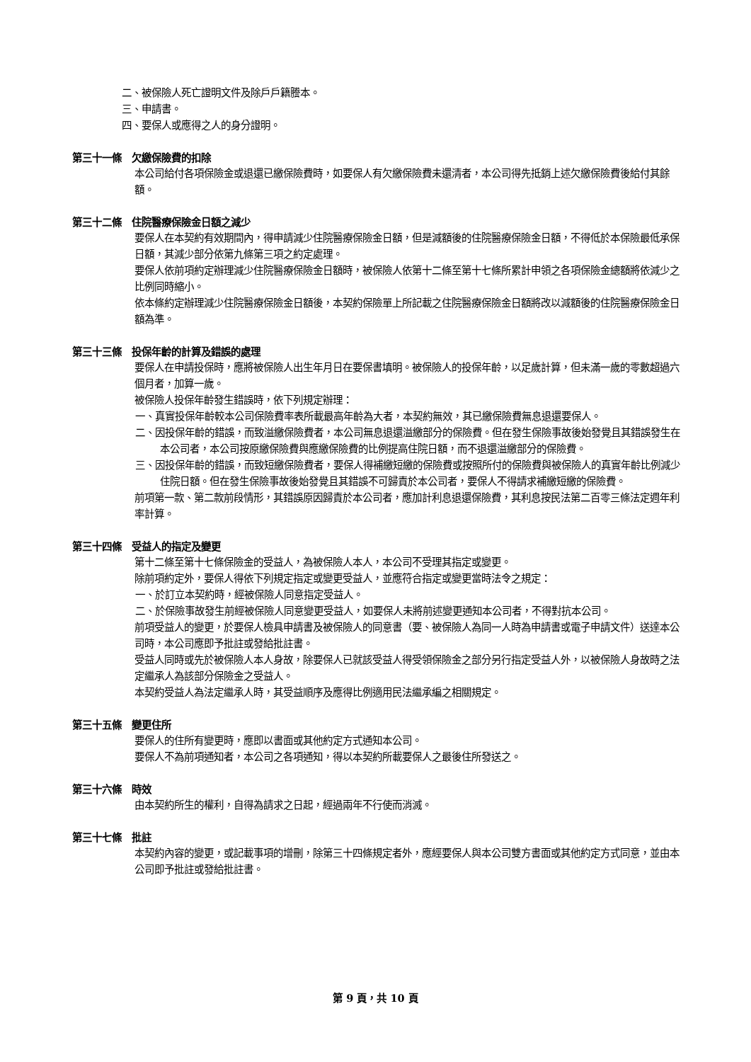二、被保險人死亡證明文件及除戶戶籍謄本。
三、申請書。
四、要保人或應得之人的身分證明。
第三十一條　欠繳保險費的扣除
本公司給付各項保險金或退還已繳保險費時，如要保人有欠繳保險費未還清者，本公司得先抵銷上述欠繳保險費後給付其餘額。
第三十二條　住院醫療保險金日額之減少
要保人在本契約有效期間內，得申請減少住院醫療保險金日額，但是減額後的住院醫療保險金日額，不得低於本保險最低承保日額，其減少部分依第九條第三項之約定處理。
要保人依前項約定辦理減少住院醫療保險金日額時，被保險人依第十二條至第十七條所累計申領之各項保險金總額將依減少之比例同時縮小。
依本條約定辦理減少住院醫療保險金日額後，本契約保險單上所記載之住院醫療保險金日額將改以減額後的住院醫療保險金日額為準。
第三十三條　投保年齡的計算及錯誤的處理
要保人在申請投保時，應將被保險人出生年月日在要保書填明。被保險人的投保年齡，以足歲計算，但未滿一歲的零數超過六個月者，加算一歲。
被保險人投保年齡發生錯誤時，依下列規定辦理：
一、真實投保年齡較本公司保險費率表所載最高年齡為大者，本契約無效，其已繳保險費無息退還要保人。
二、因投保年齡的錯誤，而致溢繳保險費者，本公司無息退還溢繳部分的保險費。但在發生保險事故後始發覺且其錯誤發生在本公司者，本公司按原繳保險費與應繳保險費的比例提高住院日額，而不退還溢繳部分的保險費。
三、因投保年齡的錯誤，而致短繳保險費者，要保人得補繳短繳的保險費或按照所付的保險費與被保險人的真實年齡比例減少住院日額。但在發生保險事故後始發覺且其錯誤不可歸責於本公司者，要保人不得請求補繳短繳的保險費。
前項第一款、第二款前段情形，其錯誤原因歸責於本公司者，應加計利息退還保險費，其利息按民法第二百零三條法定週年利率計算。
第三十四條　受益人的指定及變更
第十二條至第十七條保險金的受益人，為被保險人本人，本公司不受理其指定或變更。
除前項約定外，要保人得依下列規定指定或變更受益人，並應符合指定或變更當時法令之規定：
一、於訂立本契約時，經被保險人同意指定受益人。
二、於保險事故發生前經被保險人同意變更受益人，如要保人未將前述變更通知本公司者，不得對抗本公司。
前項受益人的變更，於要保人檢具申請書及被保險人的同意書（要、被保險人為同一人時為申請書或電子申請文件）送達本公司時，本公司應即予批註或發給批註書。
受益人同時或先於被保險人本人身故，除要保人已就該受益人得受領保險金之部分另行指定受益人外，以被保險人身故時之法定繼承人為該部分保險金之受益人。
本契約受益人為法定繼承人時，其受益順序及應得比例適用民法繼承編之相關規定。
第三十五條　變更住所
要保人的住所有變更時，應即以書面或其他約定方式通知本公司。
要保人不為前項通知者，本公司之各項通知，得以本契約所載要保人之最後住所發送之。
第三十六條　時效
由本契約所生的權利，自得為請求之日起，經過兩年不行使而消滅。
第三十七條　批註
本契約內容的變更，或記載事項的增刪，除第三十四條規定者外，應經要保人與本公司雙方書面或其他約定方式同意，並由本公司即予批註或發給批註書。
第 9 頁，共 10 頁